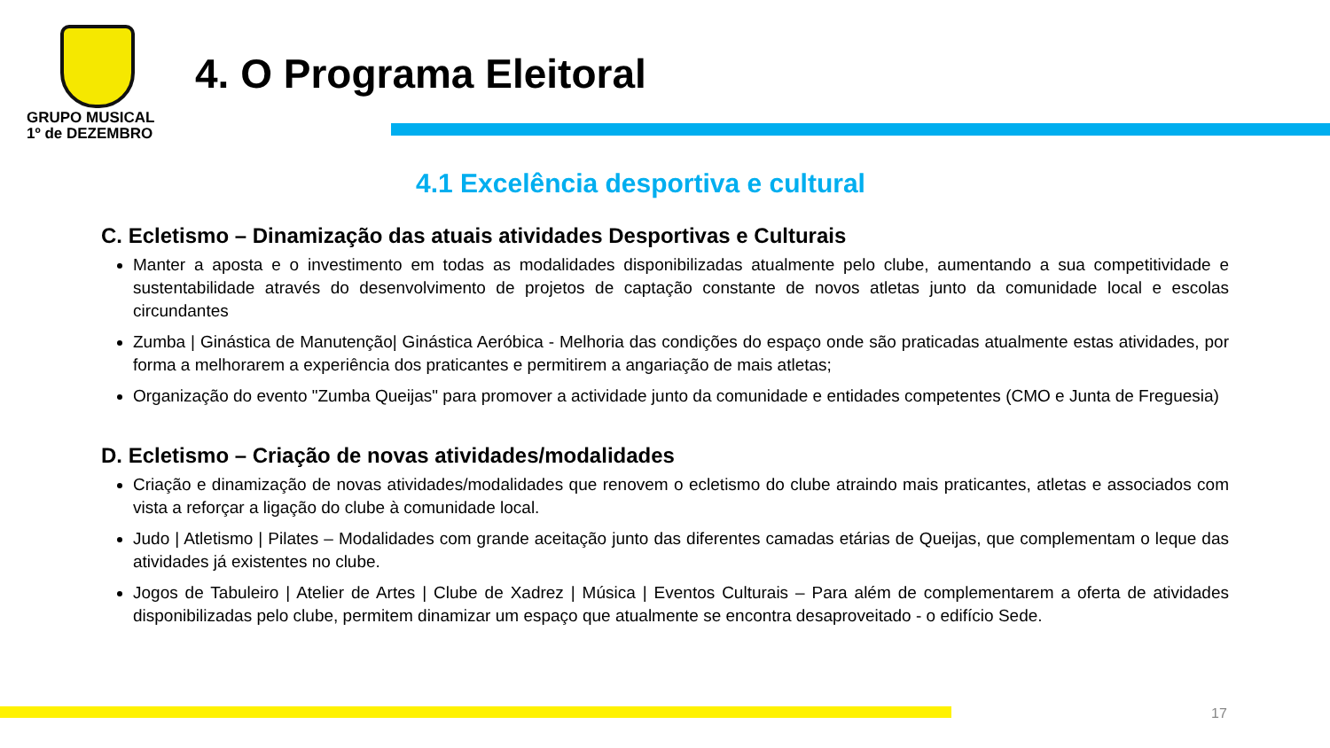GRUPO MUSICAL
1º de DEZEMBRO
4. O Programa Eleitoral
4.1 Excelência desportiva e cultural
C. Ecletismo – Dinamização das atuais atividades Desportivas e Culturais
Manter a aposta e o investimento em todas as modalidades disponibilizadas atualmente pelo clube, aumentando a sua competitividade e sustentabilidade através do desenvolvimento de projetos de captação constante de novos atletas junto da comunidade local e escolas circundantes
Zumba | Ginástica de Manutenção| Ginástica Aeróbica - Melhoria das condições do espaço onde são praticadas atualmente estas atividades, por forma a melhorarem a experiência dos praticantes e permitirem a angariação de mais atletas;
Organização do evento "Zumba Queijas" para promover a actividade junto da comunidade e entidades competentes (CMO e Junta de Freguesia)
D. Ecletismo – Criação de novas atividades/modalidades
Criação e dinamização de novas atividades/modalidades que renovem o ecletismo do clube atraindo mais praticantes, atletas e associados com vista a reforçar a ligação do clube à comunidade local.
Judo | Atletismo | Pilates – Modalidades com grande aceitação junto das diferentes camadas etárias de Queijas, que complementam o leque das atividades já existentes no clube.
Jogos de Tabuleiro | Atelier de Artes | Clube de Xadrez | Música | Eventos Culturais – Para além de complementarem a oferta de atividades disponibilizadas pelo clube, permitem dinamizar um espaço que atualmente se encontra desaproveitado - o edifício Sede.
17